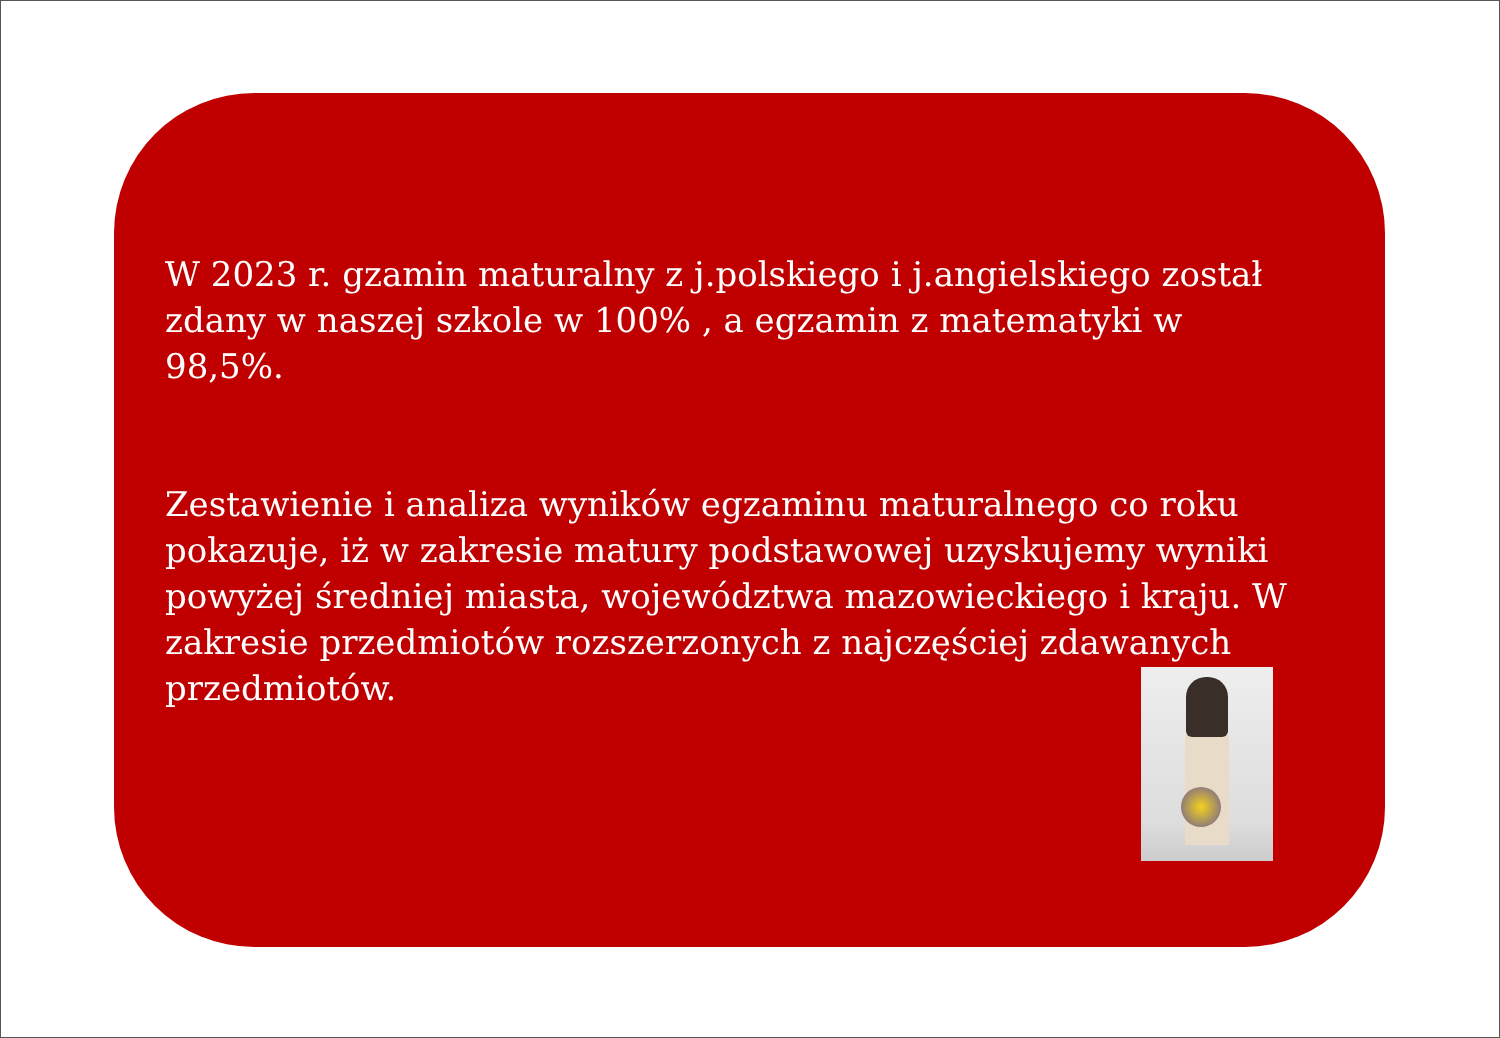W 2023 r. gzamin maturalny z j.polskiego i j.angielskiego został zdany w naszej szkole w 100% , a egzamin z matematyki w 98,5%.
Zestawienie i analiza wyników egzaminu maturalnego co roku pokazuje, iż w zakresie matury podstawowej uzyskujemy wyniki powyżej średniej miasta, województwa mazowieckiego i kraju. W zakresie przedmiotów rozszerzonych z najczęściej zdawanych przedmiotów.